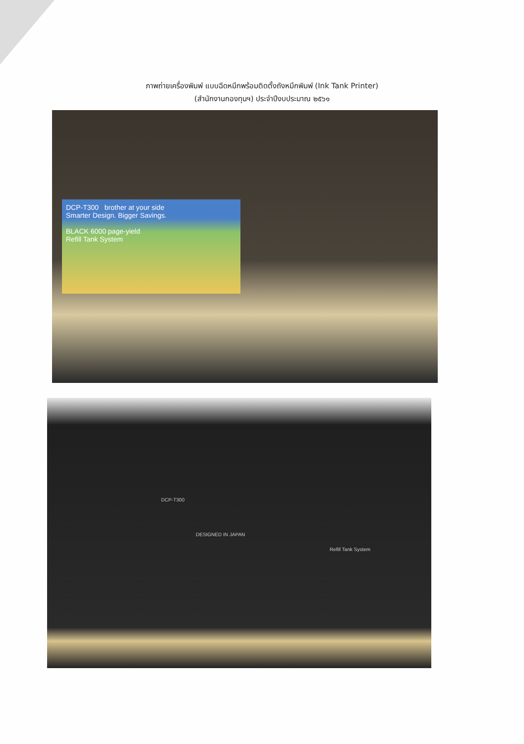ภาพถ่ายเครื่องพิมพ์ แบบฉีดหมึกพร้อมติดตั้งถังหมึกพิมพ์ (Ink Tank Printer)
(สำนักงานกองทุนฯ) ประจำปีงบประมาณ ๒๕๖๑
DCP-T300 brother at your side
Smarter Design. Bigger Savings.
BLACK 6000 page-yield
Refill Tank System
DCP-T300
Refill Tank System
DESIGNED IN JAPAN